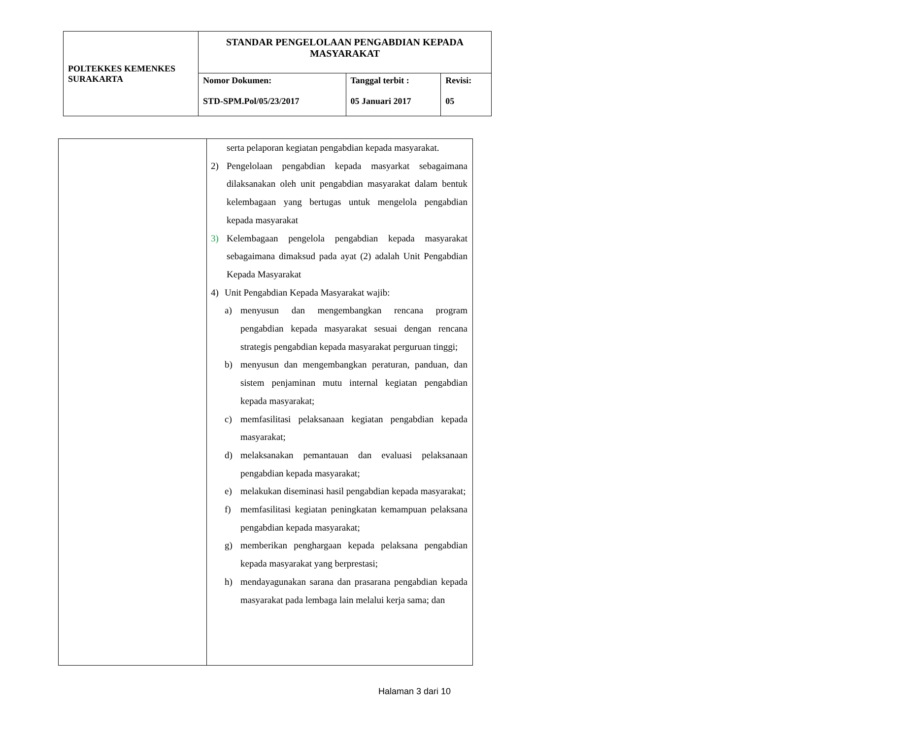| POLTEKKES KEMENKES SURAKARTA | STANDAR PENGELOLAAN PENGABDIAN KEPADA MASYARAKAT | | |
| | Nomor Dokumen: STD-SPM.Pol/05/23/2017 | Tanggal terbit : 05 Januari 2017 | Revisi: 05 |
| | serta pelaporan kegiatan pengabdian kepada masyarakat. 2) Pengelolaan pengabdian kepada masyarkat sebagaimana dilaksanakan oleh unit pengabdian masyarakat dalam bentuk kelembagaan yang bertugas untuk mengelola pengabdian kepada masyarakat 3) Kelembagaan pengelola pengabdian kepada masyarakat sebagaimana dimaksud pada ayat (2) adalah Unit Pengabdian Kepada Masyarakat 4) Unit Pengabdian Kepada Masyarakat wajib: a) menyusun dan mengembangkan rencana program pengabdian kepada masyarakat sesuai dengan rencana strategis pengabdian kepada masyarakat perguruan tinggi; b) menyusun dan mengembangkan peraturan, panduan, dan sistem penjaminan mutu internal kegiatan pengabdian kepada masyarakat; c) memfasilitasi pelaksanaan kegiatan pengabdian kepada masyarakat; d) melaksanakan pemantauan dan evaluasi pelaksanaan pengabdian kepada masyarakat; e) melakukan diseminasi hasil pengabdian kepada masyarakat; f) memfasilitasi kegiatan peningkatan kemampuan pelaksana pengabdian kepada masyarakat; g) memberikan penghargaan kepada pelaksana pengabdian kepada masyarakat yang berprestasi; h) mendayagunakan sarana dan prasarana pengabdian kepada masyarakat pada lembaga lain melalui kerja sama; dan |
Halaman 3 dari 10